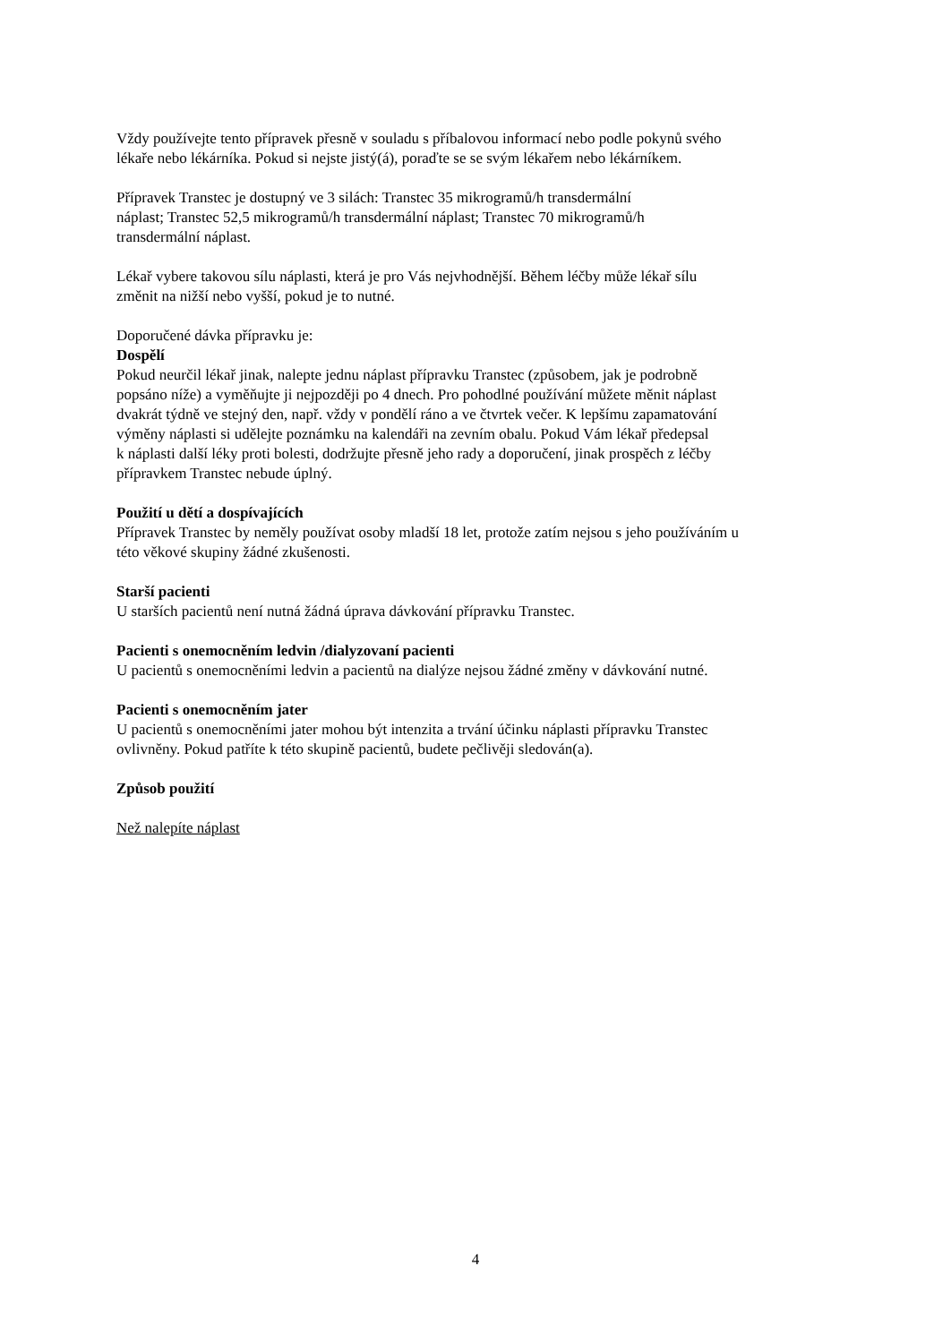Vždy používejte tento přípravek přesně v souladu s příbalovou informací nebo podle pokynů svého
lékaře nebo lékárníka. Pokud si nejste jistý(á), poraďte se se svým lékařem nebo lékárníkem.
Přípravek Transtec je dostupný ve 3 silách: Transtec 35 mikrogramů/h transdermální
náplast; Transtec 52,5 mikrogramů/h transdermální náplast; Transtec 70 mikrogramů/h
transdermální náplast.
Lékař vybere takovou sílu náplasti, která je pro Vás nejvhodnější. Během léčby může lékař sílu
změnit na nižší nebo vyšší, pokud je to nutné.
Doporučené dávka přípravku je:
Dospělí
Pokud neurčil lékař jinak, nalepte jednu náplast přípravku Transtec (způsobem, jak je podrobně
popsáno níže) a vyměňujte ji nejpozději po 4 dnech. Pro pohodlné používání můžete měnit náplast
dvakrát týdně ve stejný den, např. vždy v pondělí ráno a ve čtvrtek večer. K lepšímu zapamatování
výměny náplasti si udělejte poznámku na kalendáři na zevním obalu. Pokud Vám lékař předepsal
k náplasti další léky proti bolesti, dodržujte přesně jeho rady a doporučení, jinak prospěch z léčby
přípravkem Transtec nebude úplný.
Použití u dětí a dospívajících
Přípravek Transtec by neměly používat osoby mladší 18 let, protože zatím nejsou s jeho používáním u
této věkové skupiny žádné zkušenosti.
Starší pacienti
U starších pacientů není nutná žádná úprava dávkování přípravku Transtec.
Pacienti s onemocněním ledvin /dialyzovaní pacienti
U pacientů s onemocněními ledvin a pacientů na dialýze nejsou žádné změny v dávkování nutné.
Pacienti s onemocněním jater
U pacientů s onemocněními jater mohou být intenzita a trvání účinku náplasti přípravku Transtec
ovlivněny. Pokud patříte k této skupině pacientů, budete pečlivěji sledován(a).
Způsob použití
Než nalepíte náplast
4